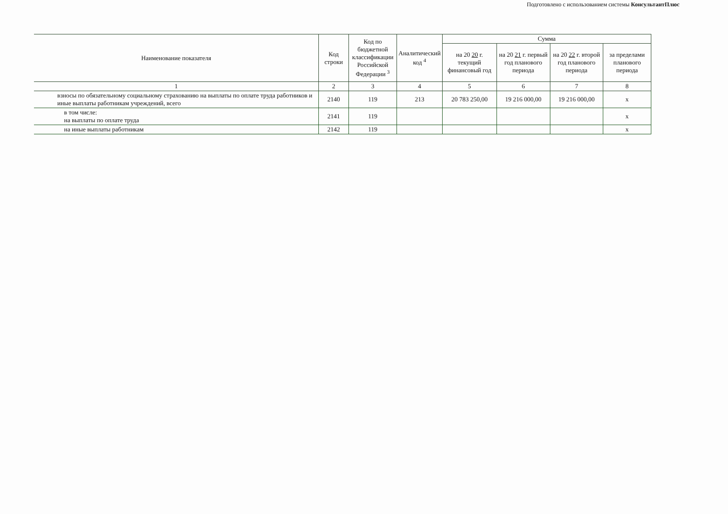Подготовлено с использованием системы КонсультантПлюс
| Наименование показателя | Код строки | Код по бюджетной классификации Российской Федерации <sup>3</sup> | Аналитический код <sup>4</sup> | Сумма | | | |
| --- | --- | --- | --- | --- | --- | --- | --- |
| | | | | на 20 20 г. текущий финансовый год | на 20 21 г. первый год планового периода | на 20 22 г. второй год планового периода | за пределами планового периода |
| 1 | 2 | 3 | 4 | 5 | 6 | 7 | 8 |
| взносы по обязательному социальному страхованию на выплаты по оплате труда работников и иные выплаты работникам учреждений, всего | 2140 | 119 | 213 | 20 783 250,00 | 19 216 000,00 | 19 216 000,00 | x |
| в том числе: на выплаты по оплате труда | 2141 | 119 | | | | | x |
| на иные выплаты работникам | 2142 | 119 | | | | | x |